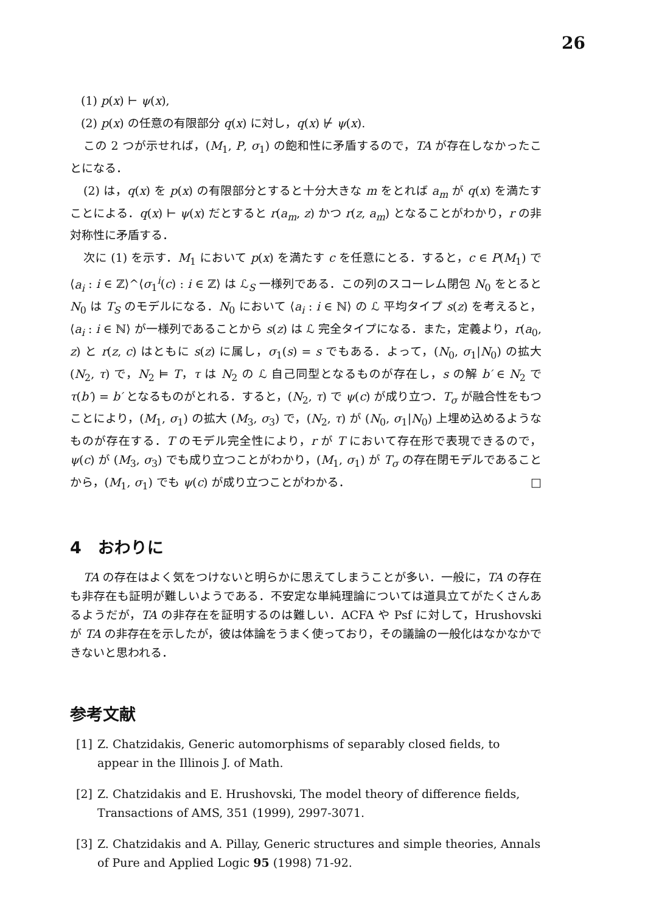26
(1) p(x) ⊢ ψ(x),
(2) p(x) の任意の有限部分 q(x) に対し，q(x) ⊬ ψ(x).
この 2 つが示せれば，(M<sub>1</sub>, P, σ<sub>1</sub>) の飽和性に矛盾するので，TA が存在しなかったことになる．
(2) は，q(x) を p(x) の有限部分とすると十分大きな m をとれば a<sub>m</sub> が q(x) を満たすことによる．q(x) ⊢ ψ(x) だとすると r(a<sub>m</sub>, z) かつ r(z, a<sub>m</sub>) となることがわかり，r の非対称性に矛盾する．
次に (1) を示す．M<sub>1</sub> において p(x) を満たす c を任意にとる．すると，c ∈ P(M<sub>1</sub>) で ⟨a<sub>i</sub> : i ∈ ℤ⟩^⟨σ<sub>1</sub><sup>i</sup>(c) : i ∈ ℤ⟩ は ℒ<sub>S</sub> 一様列である．この列のスコーレム閉包 N<sub>0</sub> をとると N<sub>0</sub> は T<sub>S</sub> のモデルになる．N<sub>0</sub> において ⟨a<sub>i</sub> : i ∈ ℕ⟩ の ℒ 平均タイプ s(z) を考えると，⟨a<sub>i</sub> : i ∈ ℕ⟩ が一様列であることから s(z) は ℒ 完全タイプになる．また，定義より，r(a<sub>0</sub>, z) と r(z, c) はともに s(z) に属し，σ<sub>1</sub>(s) = s でもある．よって，(N<sub>0</sub>, σ<sub>1</sub>|N<sub>0</sub>) の拡大 (N<sub>2</sub>, τ) で，N<sub>2</sub> ⊨ T，τ は N<sub>2</sub> の ℒ 自己同型となるものが存在し，s の解 b′ ∈ N<sub>2</sub> で τ(b′) = b′ となるものがとれる．すると，(N<sub>2</sub>, τ) で ψ(c) が成り立つ．T<sub>σ</sub> が融合性をもつことにより，(M<sub>1</sub>, σ<sub>1</sub>) の拡大 (M<sub>3</sub>, σ<sub>3</sub>) で，(N<sub>2</sub>, τ) が (N<sub>0</sub>, σ<sub>1</sub>|N<sub>0</sub>) 上埋め込めるようなものが存在する．T のモデル完全性により，r が T において存在形で表現できるので，ψ(c) が (M<sub>3</sub>, σ<sub>3</sub>) でも成り立つことがわかり，(M<sub>1</sub>, σ<sub>1</sub>) が T<sub>σ</sub> の存在閉モデルであることから，(M<sub>1</sub>, σ<sub>1</sub>) でも ψ(c) が成り立つことがわかる． □
4　おわりに
TA の存在はよく気をつけないと明らかに思えてしまうことが多い．一般に，TA の存在も非存在も証明が難しいようである．不安定な単純理論については道具立てがたくさんあるようだが，TA の非存在を証明するのは難しい．ACFA や Psf に対して，Hrushovski が TA の非存在を示したが，彼は体論をうまく使っており，その議論の一般化はなかなかできないと思われる．
参考文献
[1] Z. Chatzidakis, Generic automorphisms of separably closed fields, to appear in the Illinois J. of Math.
[2] Z. Chatzidakis and E. Hrushovski, The model theory of difference fields, Transactions of AMS, 351 (1999), 2997-3071.
[3] Z. Chatzidakis and A. Pillay, Generic structures and simple theories, Annals of Pure and Applied Logic 95 (1998) 71-92.